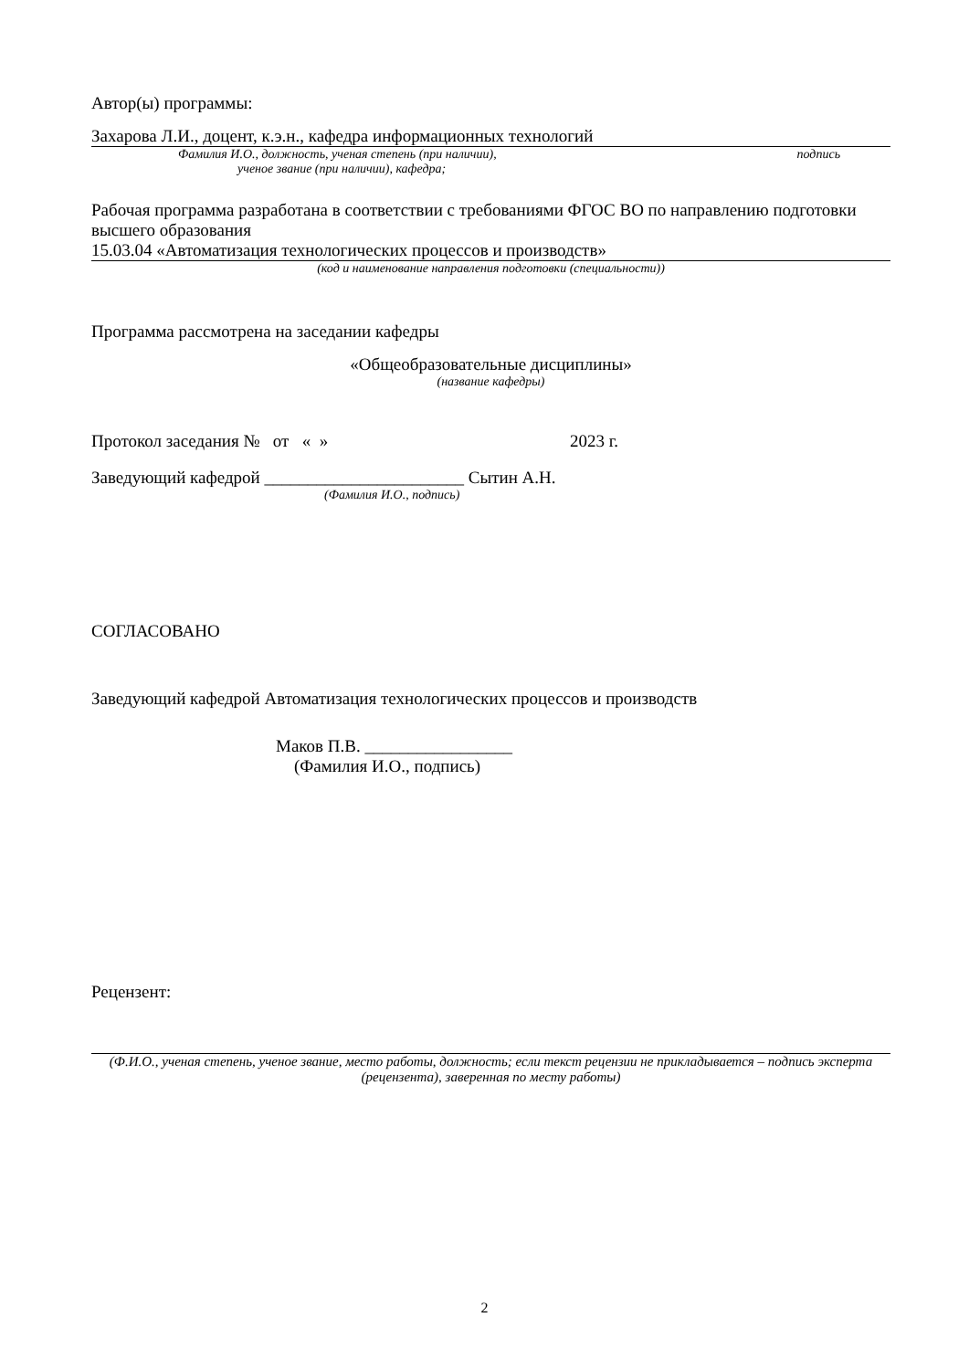Автор(ы) программы:
Захарова Л.И., доцент, к.э.н., кафедра информационных технологий
Фамилия И.О., должность, ученая степень (при наличии), подпись
ученое звание (при наличии), кафедра;
Рабочая программа разработана в соответствии с требованиями ФГОС ВО по направлению подготовки высшего образования
15.03.04 «Автоматизация технологических процессов и производств»
(код и наименование направления подготовки (специальности))
Программа рассмотрена на заседании кафедры
«Общеобразовательные дисциплины»
(название кафедры)
Протокол заседания № от « » 2023 г.
Заведующий кафедрой _______________________ Сытин А.Н.
(Фамилия И.О., подпись)
СОГЛАСОВАНО
Заведующий кафедрой Автоматизация технологических процессов и производств
Маков П.В. _________________
(Фамилия И.О., подпись)
Рецензент:
(Ф.И.О., ученая степень, ученое звание, место работы, должность; если текст рецензии не прикладывается – подпись эксперта (рецензента), заверенная по месту работы)
2